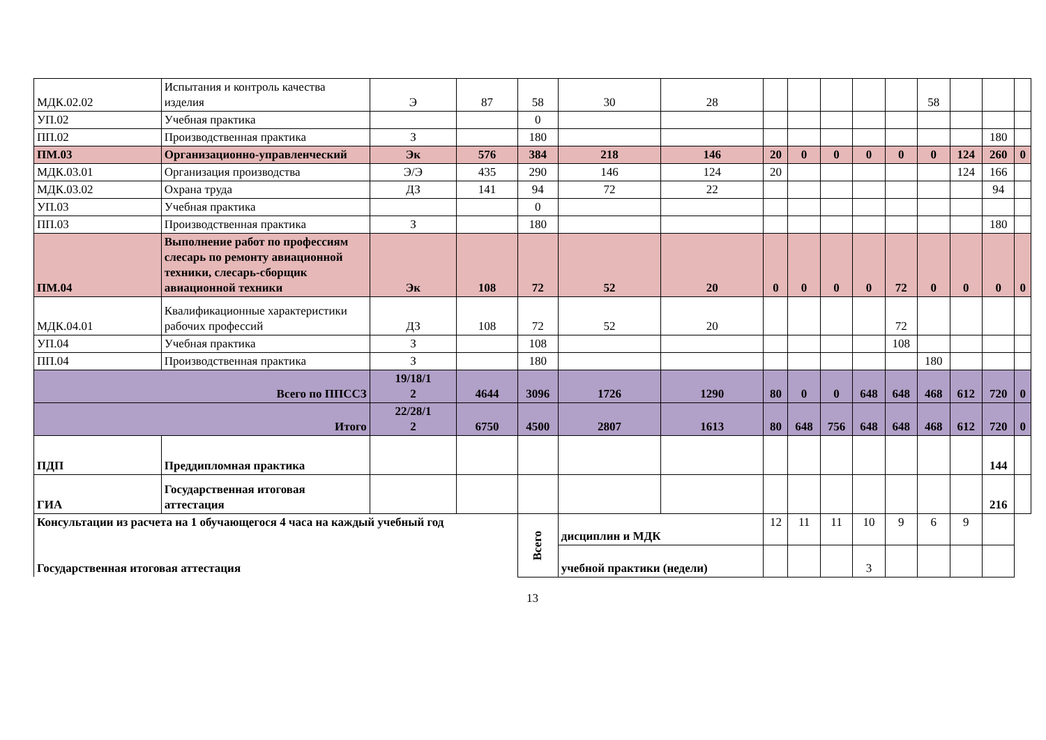| МДК.02.02 | Испытания и контроль качества изделия | Э | 87 | 58 | 30 | 28 | | | | | | 58 | | | |
| УП.02 | Учебная практика | | | 0 | | | | | | | | | | | |
| ПП.02 | Производственная практика | З | | 180 | | | | | | | | | | 180 | |
| ПМ.03 | Организационно-управленческий | Эк | 576 | 384 | 218 | 146 | 20 | 0 | 0 | 0 | 0 | 0 | 124 | 260 | 0 |
| МДК.03.01 | Организация производства | Э/Э | 435 | 290 | 146 | 124 | 20 | | | | | | 124 | 166 | |
| МДК.03.02 | Охрана труда | ДЗ | 141 | 94 | 72 | 22 | | | | | | | | 94 | |
| УП.03 | Учебная практика | | | 0 | | | | | | | | | | | |
| ПП.03 | Производственная практика | З | | 180 | | | | | | | | | | 180 | |
| ПМ.04 | Выполнение работ по профессиям слесарь по ремонту авиационной техники, слесарь-сборщик авиационной техники | Эк | 108 | 72 | 52 | 20 | 0 | 0 | 0 | 0 | 72 | 0 | 0 | 0 | 0 |
| МДК.04.01 | Квалификационные характеристики рабочих профессий | ДЗ | 108 | 72 | 52 | 20 | | | | | 72 | | | | |
| УП.04 | Учебная практика | З | | 108 | | | | | | | 108 | | | | |
| ПП.04 | Производственная практика | З | | 180 | | | | | | | | 180 | | | |
| Всего по ППССЗ | | 19/18/1 2 | 4644 | 3096 | 1726 | 1290 | 80 | 0 | 0 | 648 | 648 | 468 | 612 | 720 | 0 |
| Итого | | 22/28/1 2 | 6750 | 4500 | 2807 | 1613 | 80 | 648 | 756 | 648 | 648 | 468 | 612 | 720 | 0 |
| ПДП | Преддипломная практика | | | | | | | | | | | | | 144 | |
| ГИА | Государственная итоговая аттестация | | | | | | | | | | | | | 216 | |
| Консультации из расчета на 1 обучающегося 4 часа на каждый учебный год Государственная итоговая аттестация | | | | Всего | дисциплин и МДК | | 12 | 11 | 11 | 10 | 9 | 6 | 9 | | |
| | | | | | учебной практики (недели) | | | | | 3 | | | | | |
13